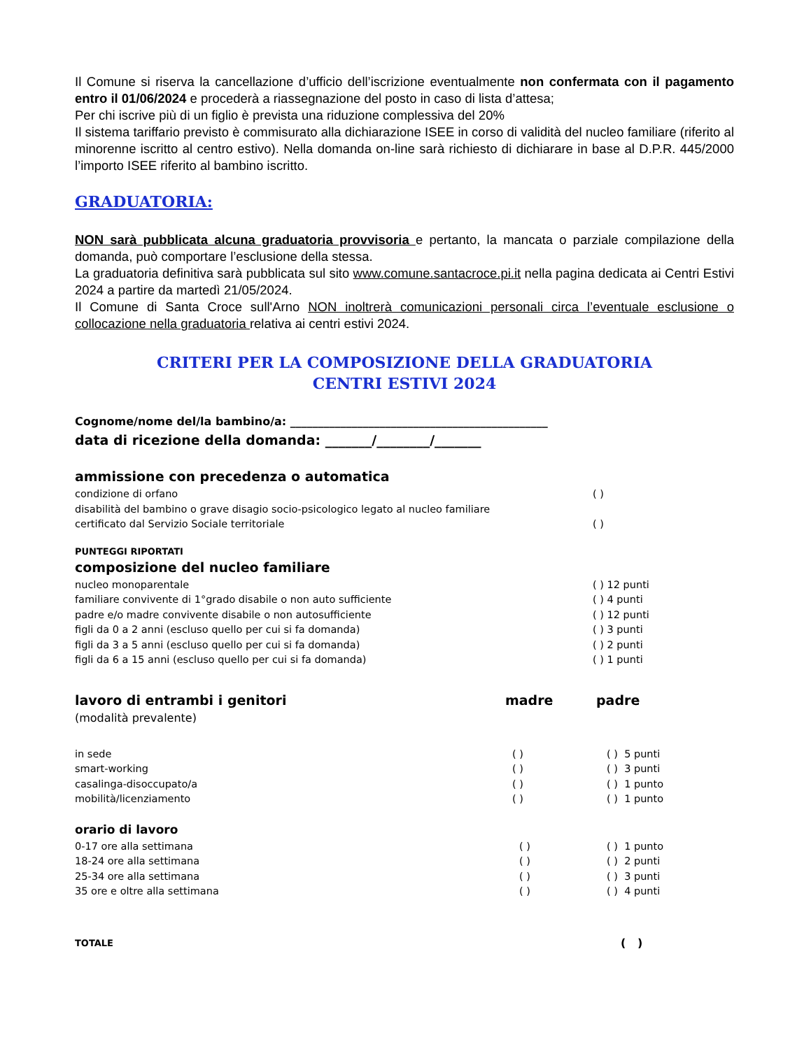Il Comune si riserva la cancellazione d’ufficio dell’iscrizione eventualmente non confermata con il pagamento entro il 01/06/2024 e procederà a riassegnazione del posto in caso di lista d’attesa;
Per chi iscrive più di un figlio è prevista una riduzione complessiva del 20%
Il sistema tariffario previsto è commisurato alla dichiarazione ISEE in corso di validità del nucleo familiare (riferito al minorenne iscritto al centro estivo). Nella domanda on-line sarà richiesto di dichiarare in base al D.P.R. 445/2000 l’importo ISEE riferito al bambino iscritto.
GRADUATORIA:
NON sarà pubblicata alcuna graduatoria provvisoria e pertanto, la mancata o parziale compilazione della domanda, può comportare l’esclusione della stessa.
La graduatoria definitiva sarà pubblicata sul sito www.comune.santacroce.pi.it nella pagina dedicata ai Centri Estivi 2024 a partire da martedì 21/05/2024.
Il Comune di Santa Croce sull'Arno NON inoltrerà comunicazioni personali circa l’eventuale esclusione o collocazione nella graduatoria relativa ai centri estivi 2024.
CRITERI PER LA COMPOSIZIONE DELLA GRADUATORIA
CENTRI ESTIVI 2024
Cognome/nome del/la bambino/a: ______________________________________________
data di ricezione della domanda: _______/________/_______
ammissione con precedenza o automatica
condizione di orfano ( )
disabilità del bambino o grave disagio socio-psicologico legato al nucleo familiare
certificato dal Servizio Sociale territoriale ( )
PUNTEGGI RIPORTATI
composizione del nucleo familiare
nucleo monoparentale ( ) 12 punti
familiare convivente di 1°grado disabile o non auto sufficiente ( ) 4 punti
padre e/o madre convivente disabile o non autosufficiente ( ) 12 punti
figli da 0 a 2 anni (escluso quello per cui si fa domanda) ( ) 3 punti
figli da 3 a 5 anni (escluso quello per cui si fa domanda) ( ) 2 punti
figli da 6 a 15 anni (escluso quello per cui si fa domanda) ( ) 1 punti
lavoro di entrambi i genitori madre padre
(modalità prevalente)
in sede ( ) ( ) 5 punti
smart-working ( ) ( ) 3 punti
casalinga-disoccupato/a ( ) ( ) 1 punto
mobilità/licenziamento ( ) ( ) 1 punto
orario di lavoro
0-17 ore alla settimana ( ) ( ) 1 punto
18-24 ore alla settimana ( ) ( ) 2 punti
25-34 ore alla settimana ( ) ( ) 3 punti
35 ore e oltre alla settimana ( ) ( ) 4 punti
TOTALE ( )